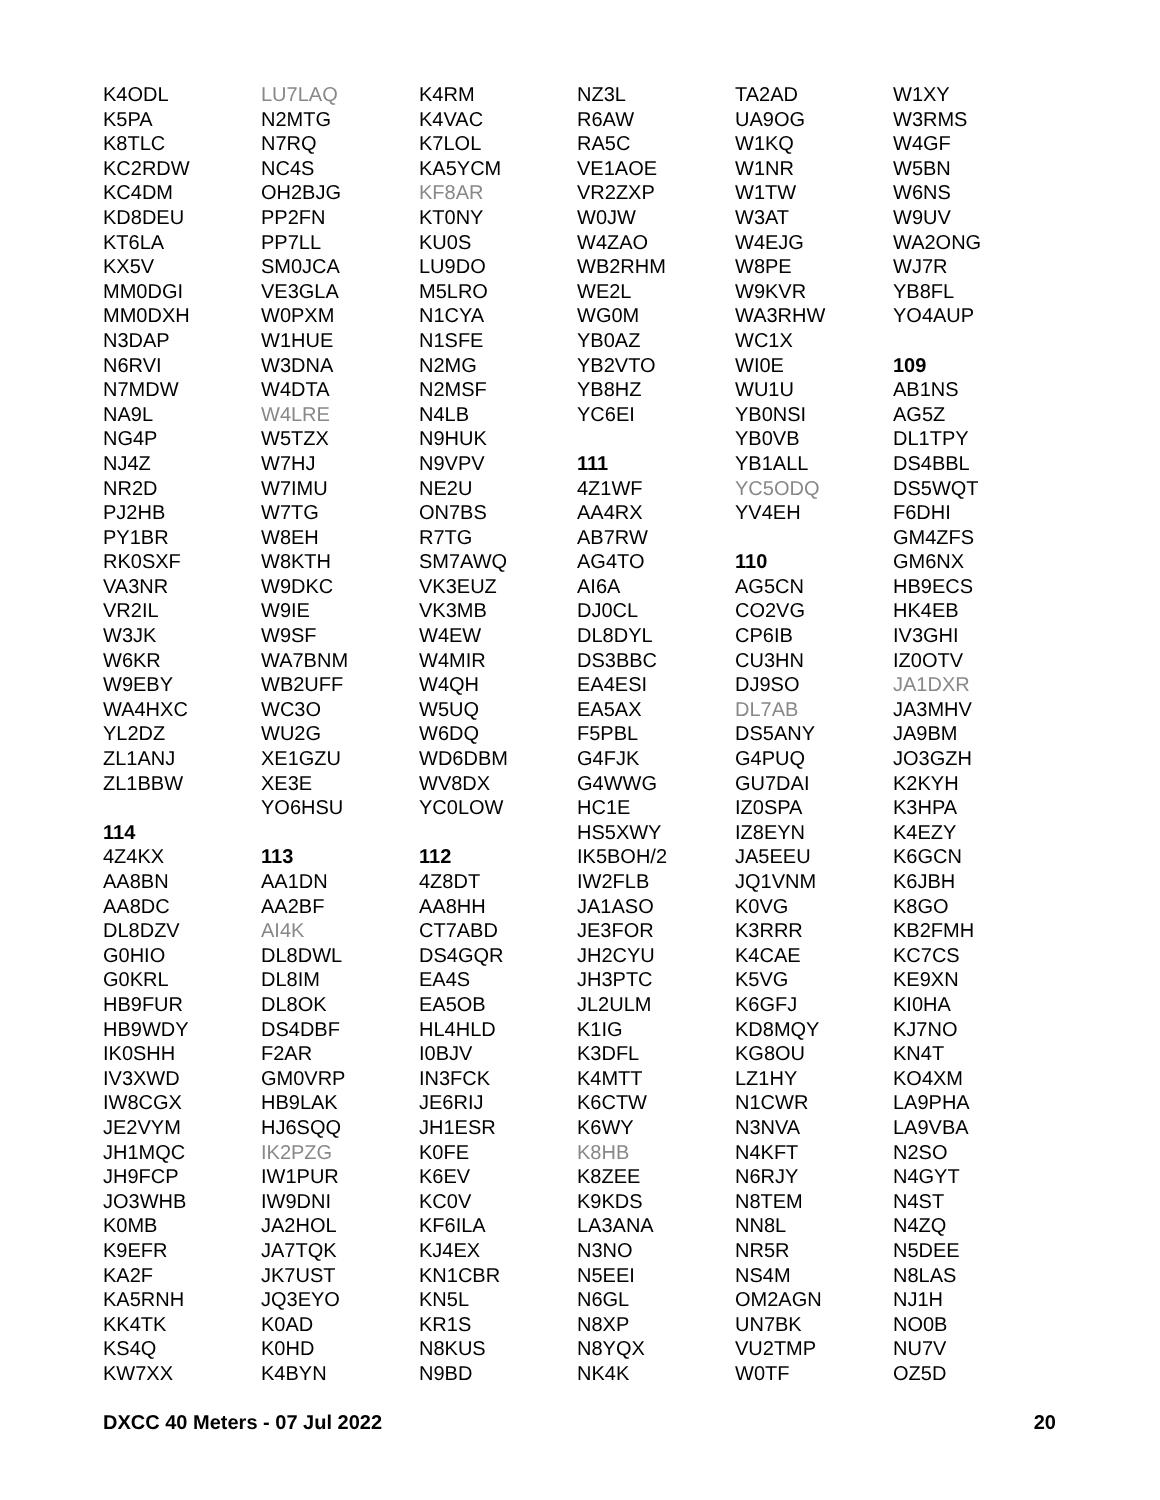K4ODL
K5PA
K8TLC
KC2RDW
KC4DM
KD8DEU
KT6LA
KX5V
MM0DGI
MM0DXH
N3DAP
N6RVI
N7MDW
NA9L
NG4P
NJ4Z
NR2D
PJ2HB
PY1BR
RK0SXF
VA3NR
VR2IL
W3JK
W6KR
W9EBY
WA4HXC
YL2DZ
ZL1ANJ
ZL1BBW
114
4Z4KX
AA8BN
AA8DC
DL8DZV
G0HIO
G0KRL
HB9FUR
HB9WDY
IK0SHH
IV3XWD
IW8CGX
JE2VYM
JH1MQC
JH9FCP
JO3WHB
K0MB
K9EFR
KA2F
KA5RNH
KK4TK
KS4Q
KW7XX
LU7LAQ
N2MTG
N7RQ
NC4S
OH2BJG
PP2FN
PP7LL
SM0JCA
VE3GLA
W0PXM
W1HUE
W3DNA
W4DTA
W4LRE
W5TZX
W7HJ
W7IMU
W7TG
W8EH
W8KTH
W9DKC
W9IE
W9SF
WA7BNM
WB2UFF
WC3O
WU2G
XE1GZU
XE3E
YO6HSU
113
AA1DN
AA2BF
AI4K
DL8DWL
DL8IM
DL8OK
DS4DBF
F2AR
GM0VRP
HB9LAK
HJ6SQQ
IK2PZG
IW1PUR
IW9DNI
JA2HOL
JA7TQK
JK7UST
JQ3EYO
K0AD
K0HD
K4BYN
K4RM
K4VAC
K7LOL
KA5YCM
KF8AR
KT0NY
KU0S
LU9DO
M5LRO
N1CYA
N1SFE
N2MG
N2MSF
N4LB
N9HUK
N9VPV
NE2U
ON7BS
R7TG
SM7AWQ
VK3EUZ
VK3MB
W4EW
W4MIR
W4QH
W5UQ
W6DQ
WD6DBM
WV8DX
YC0LOW
112
4Z8DT
AA8HH
CT7ABD
DS4GQR
EA4S
EA5OB
HL4HLD
I0BJV
IN3FCK
JE6RIJ
JH1ESR
K0FE
K6EV
KC0V
KF6ILA
KJ4EX
KN1CBR
KN5L
KR1S
N8KUS
N9BD
NZ3L
R6AW
RA5C
VE1AOE
VR2ZXP
W0JW
W4ZAO
WB2RHM
WE2L
WG0M
YB0AZ
YB2VTO
YB8HZ
YC6EI
111
4Z1WF
AA4RX
AB7RW
AG4TO
AI6A
DJ0CL
DL8DYL
DS3BBC
EA4ESI
EA5AX
F5PBL
G4FJK
G4WWG
HC1E
HS5XWY
IK5BOH/2
IW2FLB
JA1ASO
JE3FOR
JH2CYU
JH3PTC
JL2ULM
K1IG
K3DFL
K4MTT
K6CTW
K6WY
K8HB
K8ZEE
K9KDS
LA3ANA
N3NO
N5EEI
N6GL
N8XP
N8YQX
NK4K
TA2AD
UA9OG
W1KQ
W1NR
W1TW
W3AT
W4EJG
W8PE
W9KVR
WA3RHW
WC1X
WI0E
WU1U
YB0NSI
YB0VB
YB1ALL
YC5ODQ
YV4EH
110
AG5CN
CO2VG
CP6IB
CU3HN
DJ9SO
DL7AB
DS5ANY
G4PUQ
GU7DAI
IZ0SPA
IZ8EYN
JA5EEU
JQ1VNM
K0VG
K3RRR
K4CAE
K5VG
K6GFJ
KD8MQY
KG8OU
LZ1HY
N1CWR
N3NVA
N4KFT
N6RJY
N8TEM
NN8L
NR5R
NS4M
OM2AGN
UN7BK
VU2TMP
W0TF
W1XY
W3RMS
W4GF
W5BN
W6NS
W9UV
WA2ONG
WJ7R
YB8FL
YO4AUP
109
AB1NS
AG5Z
DL1TPY
DS4BBL
DS5WQT
F6DHI
GM4ZFS
GM6NX
HB9ECS
HK4EB
IV3GHI
IZ0OTV
JA1DXR
JA3MHV
JA9BM
JO3GZH
K2KYH
K3HPA
K4EZY
K6GCN
K6JBH
K8GO
KB2FMH
KC7CS
KE9XN
KI0HA
KJ7NO
KN4T
KO4XM
LA9PHA
LA9VBA
N2SO
N4GYT
N4ST
N4ZQ
N5DEE
N8LAS
NJ1H
NO0B
NU7V
OZ5D
DXCC 40 Meters - 07 Jul 2022 20